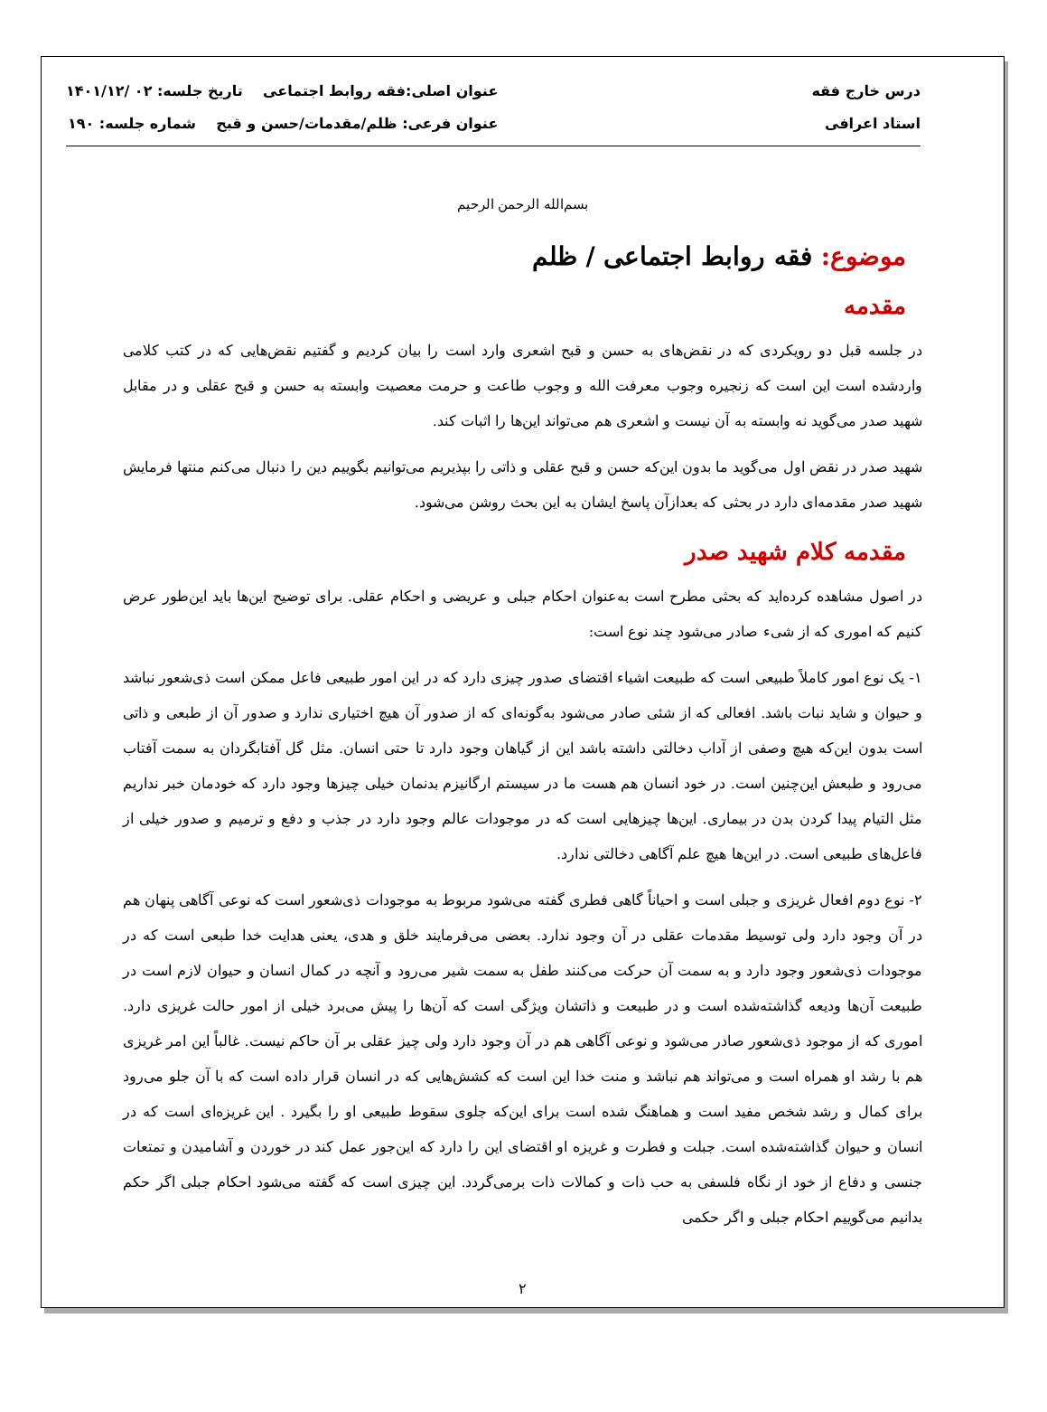درس خارج فقه
استاد اعرافی
عنوان اصلی:فقه روابط اجتماعی تاریخ جلسه: ۰۲ /۱۴۰۱/۱۲
عنوان فرعی: ظلم/مقدمات/حسن و قبح شماره جلسه: ۱۹۰
بسم‌الله الرحمن الرحیم
موضوع: فقه روابط اجتماعی / ظلم
مقدمه
در جلسه قبل دو رویکردی که در نقض‌های به حسن و قبح اشعری وارد است را بیان کردیم و گفتیم نقض‌هایی که در کتب کلامی واردشده است این است که زنجیره وجوب معرفت الله و وجوب طاعت و حرمت معصیت وابسته به حسن و قبح عقلی و در مقابل شهید صدر می‌گوید نه وابسته به آن نیست و اشعری هم می‌تواند این‌ها را اثبات کند.
شهید صدر در نقض اول می‌گوید ما بدون این‌که حسن و قبح عقلی و ذاتی را بپذیریم می‌توانیم بگوییم دین را دنبال می‌کنم منتها فرمایش شهید صدر مقدمه‌ای دارد در بحثی که بعدازآن پاسخ ایشان به این بحث روشن می‌شود.
مقدمه کلام شهید صدر
در اصول مشاهده کرده‌اید که بحثی مطرح است به‌عنوان احکام جبلی و عریضی و احکام عقلی. برای توضیح این‌ها باید این‌طور عرض کنیم که اموری که از شیء صادر می‌شود چند نوع است:
۱- یک نوع امور کاملاً طبیعی است که طبیعت اشیاء اقتضای صدور چیزی دارد که در این امور طبیعی فاعل ممکن است ذی‌شعور نباشد و حیوان و شاید نبات باشد. افعالی که از شئی صادر می‌شود به‌گونه‌ای که از صدور آن هیچ اختیاری ندارد و صدور آن از طبعی و ذاتی است بدون این‌که هیچ وصفی از آداب دخالتی داشته باشد این از گیاهان وجود دارد تا حتی انسان. مثل گل آفتابگردان به سمت آفتاب می‌رود و طبعش این‌چنین است. در خود انسان هم هست ما در سیستم ارگانیزم بدنمان خیلی چیزها وجود دارد که خودمان خبر نداریم مثل التیام پیدا کردن بدن در بیماری. این‌ها چیزهایی است که در موجودات عالم وجود دارد در جذب و دفع و ترمیم و صدور خیلی از فاعل‌های طبیعی است. در این‌ها هیچ علم آگاهی دخالتی ندارد.
۲- نوع دوم افعال غریزی و جبلی است و احیاناً گاهی فطری گفته می‌شود مربوط به موجودات ذی‌شعور است که نوعی آگاهی پنهان هم در آن وجود دارد ولی توسیط مقدمات عقلی در آن وجود ندارد. بعضی می‌فرمایند خلق و هدی، یعنی هدایت خدا طبعی است که در موجودات ذی‌شعور وجود دارد و به سمت آن حرکت می‌کنند طفل به سمت شیر می‌رود و آنچه در کمال انسان و حیوان لازم است در طبیعت آن‌ها ودیعه گذاشته‌شده است و در طبیعت و ذاتشان ویژگی است که آن‌ها را پیش می‌برد خیلی از امور حالت غریزی دارد. اموری که از موجود ذی‌شعور صادر می‌شود و نوعی آگاهی هم در آن وجود دارد ولی چیز عقلی بر آن حاکم نیست. غالباً این امر غریزی هم با رشد او همراه است و می‌تواند هم نباشد و منت خدا این است که کشش‌هایی که در انسان قرار داده است که با آن جلو می‌رود برای کمال و رشد شخص مفید است و هماهنگ شده است برای این‌که جلوی سقوط طبیعی او را بگیرد . این غریزه‌ای است که در انسان و حیوان گذاشته‌شده است. جبلت و فطرت و غریزه او اقتضای این را دارد که این‌جور عمل کند در خوردن و آشامیدن و تمتعات جنسی و دفاع از خود از نگاه فلسفی به حب ذات و کمالات ذات برمی‌گردد. این چیزی است که گفته می‌شود احکام جبلی اگر حکم بدانیم می‌گوییم احکام جبلی و اگر حکمی
۲